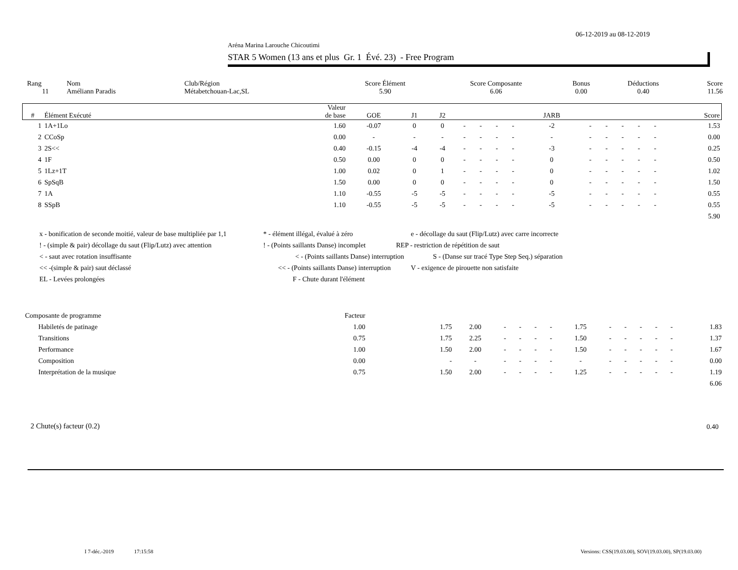06-12-2019 au 08-12-2019
Aréna Marina Larouche Chicoutimi
STAR 5 Women (13 ans et plus Gr. 1 Évé. 23) - Free Program
| Rang | Nom | Club/Région | Score Élément | Score Composante | Bonus | Déductions | Score |
| 11 | Améliann Paradis | Métabetchouan-Lac,SL | 5.90 | 6.06 | 0.00 | 0.40 | 11.56 |
| # | Élément Exécuté | Valeur de base | GOE | J1 | J2 | | | | | JARB | | | | | | Score |
| --- | --- | --- | --- | --- | --- | --- | --- | --- | --- | --- | --- | --- | --- | --- | --- | --- |
| 1 | 1A+1Lo | 1.60 | -0.07 | 0 | 0 | - | - | - | - | -2 | - | - | - | - | - | 1.53 |
| 2 | CCoSp | 0.00 | - | - | - | - | - | - | - | - | - | - | - | - | - | 0.00 |
| 3 | 2S<< | 0.40 | -0.15 | -4 | -4 | - | - | - | - | -3 | - | - | - | - | - | 0.25 |
| 4 | 1F | 0.50 | 0.00 | 0 | 0 | - | - | - | - | 0 | - | - | - | - | - | 0.50 |
| 5 | 1Lz+1T | 1.00 | 0.02 | 0 | 1 | - | - | - | - | 0 | - | - | - | - | - | 1.02 |
| 6 | SpSqB | 1.50 | 0.00 | 0 | 0 | - | - | - | - | 0 | - | - | - | - | - | 1.50 |
| 7 | 1A | 1.10 | -0.55 | -5 | -5 | - | - | - | - | -5 | - | - | - | - | - | 0.55 |
| 8 | SSpB | 1.10 | -0.55 | -5 | -5 | - | - | - | - | -5 | - | - | - | - | - | 0.55 |
| | | | | | | | | | | | | | | | | 5.90 |
x - bonification de seconde moitié, valeur de base multipliée par 1,1 * - élément illégal, évalué à zéro e - décollage du saut (Flip/Lutz) avec carre incorrecte
! - (simple & pair) décollage du saut (Flip/Lutz) avec attention! - (Points saillants Danse) incomplet REP - restriction de répétition de saut
< - saut avec rotation insuffisante < - (Points saillants Danse) interruption S - (Danse sur tracé Type Step Seq.) séparation
<< -(simple & pair) saut déclassé << - (Points saillants Danse) interruption V - exigence de pirouette non satisfaite
EL - Levées prolongées F - Chute durant l'élément
| Composante de programme | Facteur | | | | | | | | | | | | | |
| Habiletés de patinage | 1.00 | 1.75 | 2.00 | - | - | - | - | 1.75 | - | - | - | - | - | 1.83 |
| Transitions | 0.75 | 1.75 | 2.25 | - | - | - | - | 1.50 | - | - | - | - | - | 1.37 |
| Performance | 1.00 | 1.50 | 2.00 | - | - | - | - | 1.50 | - | - | - | - | - | 1.67 |
| Composition | 0.00 | - | - | - | - | - | - | - | - | - | - | - | - | 0.00 |
| Interprétation de la musique | 0.75 | 1.50 | 2.00 | - | - | - | - | 1.25 | - | - | - | - | - | 1.19 |
| | | | | | | | | | | | | | | 6.06 |
2 Chute(s) facteur (0.2) 0.40
I 7-déc.-2019 17:15:58
Versions: CSS(19.03.00), SOV(19.03.00), SP(19.03.00)